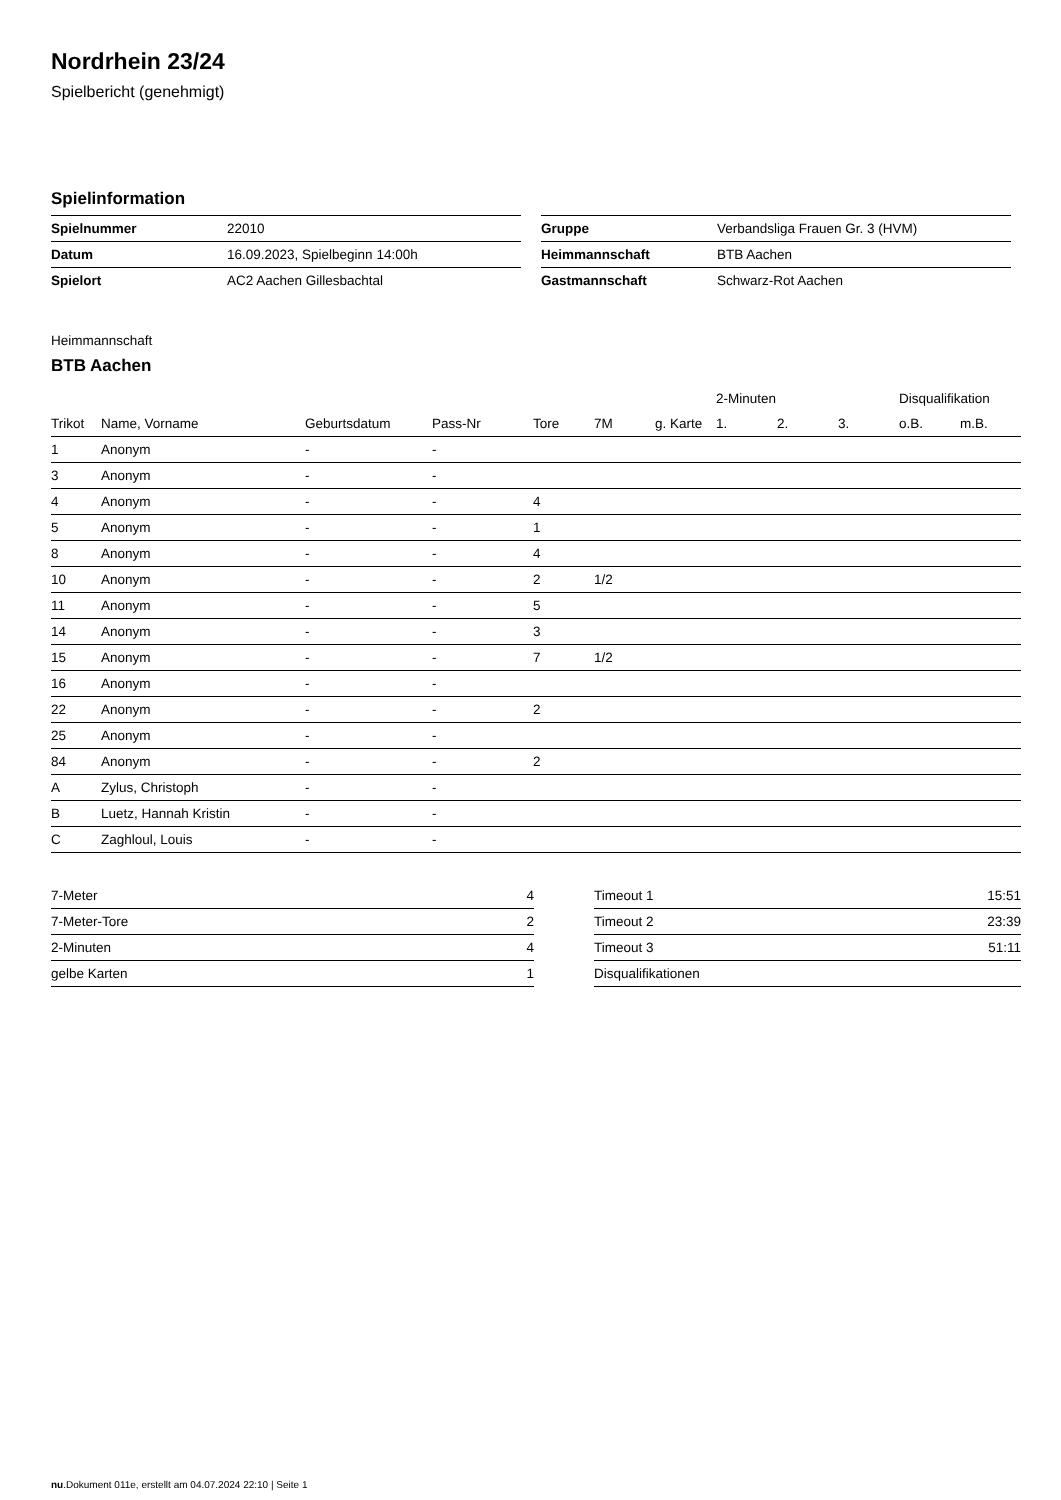Nordrhein 23/24
Spielbericht (genehmigt)
Spielinformation
| Spielnummer | 22010 |
| Datum | 16.09.2023, Spielbeginn 14:00h |
| Spielort | AC2 Aachen Gillesbachtal |
| Gruppe | Verbandsliga Frauen Gr. 3 (HVM) |
| Heimmannschaft | BTB Aachen |
| Gastmannschaft | Schwarz-Rot Aachen |
Heimmannschaft
BTB Aachen
| | | | | | | | 2-Minuten | | | Disqualifikation | |
| --- | --- | --- | --- | --- | --- | --- | --- | --- | --- | --- | --- |
| Trikot | Name, Vorname | Geburtsdatum | Pass-Nr | Tore | 7M | g. Karte | 1. | 2. | 3. | o.B. | m.B. |
| 1 | Anonym | - | - | | | | | | | | |
| 3 | Anonym | - | - | | | | | | | | |
| 4 | Anonym | - | - | 4 | | | | | | | |
| 5 | Anonym | - | - | 1 | | | | | | | |
| 8 | Anonym | - | - | 4 | | | | | | | |
| 10 | Anonym | - | - | 2 | 1/2 | | | | | | |
| 11 | Anonym | - | - | 5 | | | | | | | |
| 14 | Anonym | - | - | 3 | | | | | | | |
| 15 | Anonym | - | - | 7 | 1/2 | | | | | | |
| 16 | Anonym | - | - | | | | | | | | |
| 22 | Anonym | - | - | 2 | | | | | | | |
| 25 | Anonym | - | - | | | | | | | | |
| 84 | Anonym | - | - | 2 | | | | | | | |
| A | Zylus, Christoph | - | - | | | | | | | | |
| B | Luetz, Hannah Kristin | - | - | | | | | | | | |
| C | Zaghloul, Louis | - | - | | | | | | | | |
| 7-Meter | 4 |
| 7-Meter-Tore | 2 |
| 2-Minuten | 4 |
| gelbe Karten | 1 |
| Timeout 1 | 15:51 |
| Timeout 2 | 23:39 |
| Timeout 3 | 51:11 |
| Disqualifikationen | |
nu.Dokument 011e, erstellt am 04.07.2024 22:10 | Seite 1